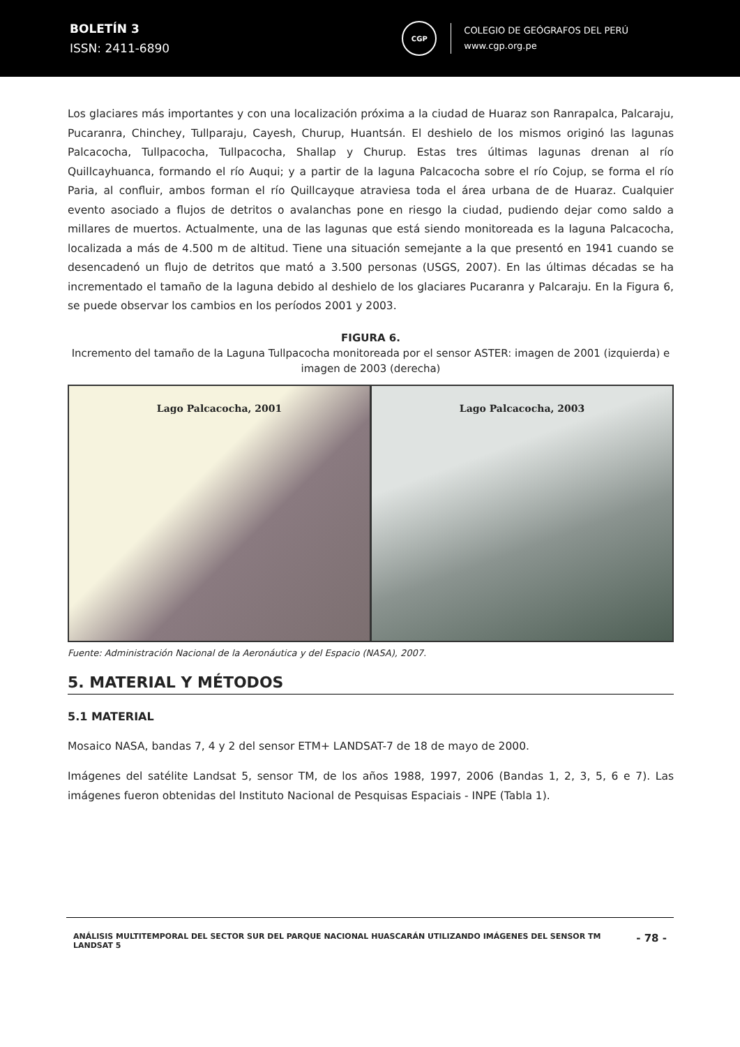BOLETÍN 3
ISSN: 2411-6890
CGP
COLEGIO DE GEÓGRAFOS DEL PERÚ
www.cgp.org.pe
Los glaciares más importantes y con una localización próxima a la ciudad de Huaraz son Ranrapalca, Palcaraju, Pucaranra, Chinchey, Tullparaju, Cayesh, Churup, Huantsán. El deshielo de los mismos originó las lagunas Palcacocha, Tullpacocha, Tullpacocha, Shallap y Churup. Estas tres últimas lagunas drenan al río Quillcayhuanca, formando el río Auqui; y a partir de la laguna Palcacocha sobre el río Cojup, se forma el río Paria, al confluir, ambos forman el río Quillcayque atraviesa toda el área urbana de de Huaraz. Cualquier evento asociado a flujos de detritos o avalanchas pone en riesgo la ciudad, pudiendo dejar como saldo a millares de muertos. Actualmente, una de las lagunas que está siendo monitoreada es la laguna Palcacocha, localizada a más de 4.500 m de altitud. Tiene una situación semejante a la que presentó en 1941 cuando se desencadenó un flujo de detritos que mató a 3.500 personas (USGS, 2007). En las últimas décadas se ha incrementado el tamaño de la laguna debido al deshielo de los glaciares Pucaranra y Palcaraju. En la Figura 6, se puede observar los cambios en los períodos 2001 y 2003.
FIGURA 6.
Incremento del tamaño de la Laguna Tullpacocha monitoreada por el sensor ASTER: imagen de 2001 (izquierda) e imagen de 2003 (derecha)
Lago Palcacocha, 2001 Lago Palcacocha, 2003
Fuente: Administración Nacional de la Aeronáutica y del Espacio (NASA), 2007.
5. MATERIAL Y MÉTODOS
5.1 MATERIAL
Mosaico NASA, bandas 7, 4 y 2 del sensor ETM+ LANDSAT-7 de 18 de mayo de 2000.
Imágenes del satélite Landsat 5, sensor TM, de los años 1988, 1997, 2006 (Bandas 1, 2, 3, 5, 6 e 7). Las imágenes fueron obtenidas del Instituto Nacional de Pesquisas Espaciais - INPE (Tabla 1).
ANÁLISIS MULTITEMPORAL DEL SECTOR SUR DEL PARQUE NACIONAL HUASCARÁN UTILIZANDO IMÁGENES DEL SENSOR TM LANDSAT 5 - 78 -